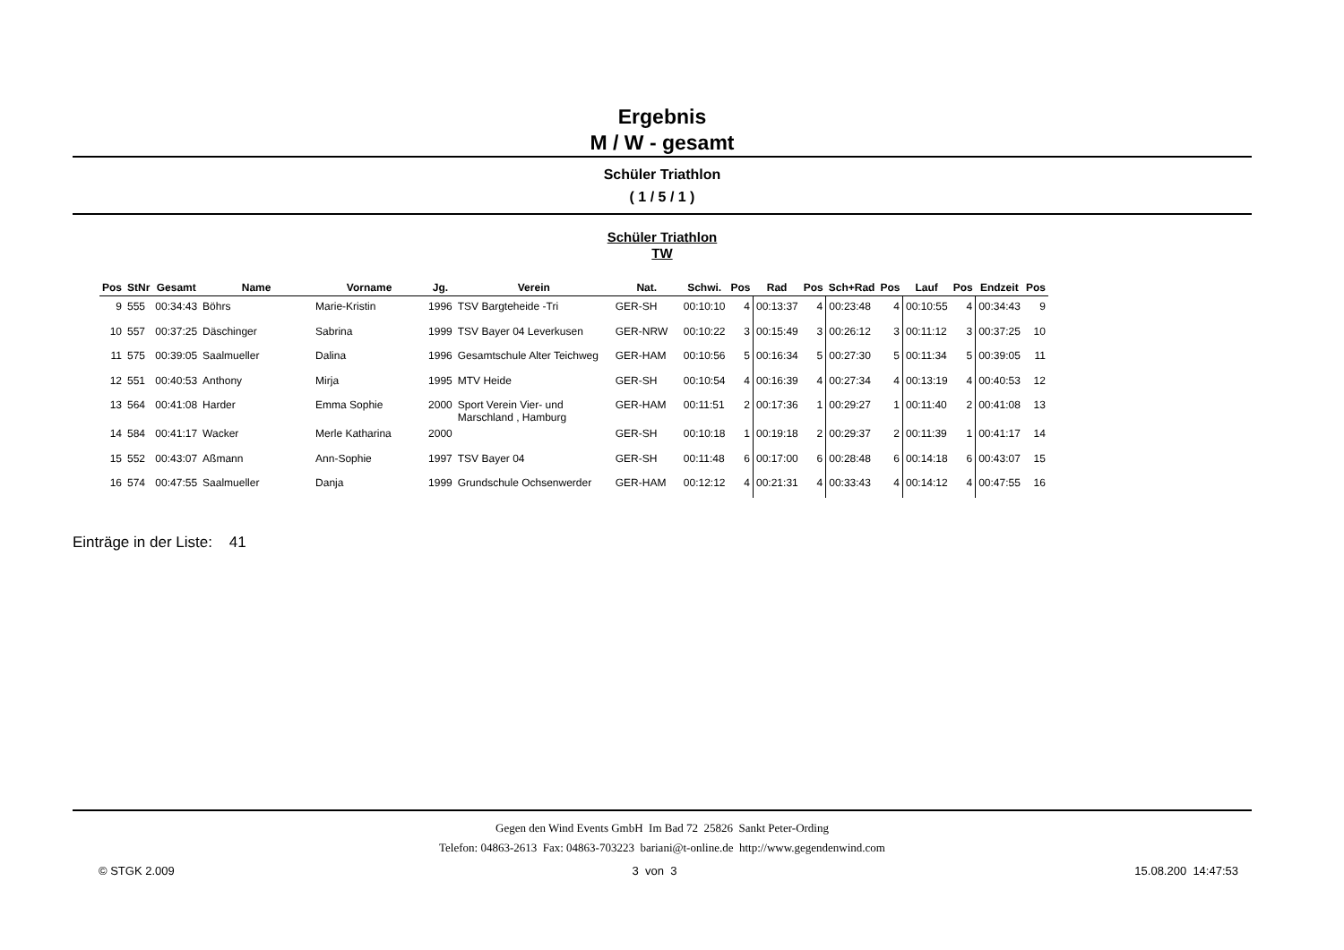Ergebnis
M / W - gesamt
Schüler Triathlon
( 1 / 5 / 1 )
Schüler Triathlon
TW
| Pos | StNr | Gesamt | Name | Vorname | Jg. | Verein | Nat. | Schwi. | Pos | Rad | Pos | Sch+Rad | Pos | Lauf | Pos | Endzeit | Pos |
| --- | --- | --- | --- | --- | --- | --- | --- | --- | --- | --- | --- | --- | --- | --- | --- | --- | --- |
| 9 | 555 | 00:34:43 | Böhrs | Marie-Kristin | 1996 | TSV Bargteheide -Tri | GER-SH | 00:10:10 | 4 | 00:13:37 | 4 | 00:23:48 | 4 | 00:10:55 | 4 | 00:34:43 | 9 |
| 10 | 557 | 00:37:25 | Däschinger | Sabrina | 1999 | TSV Bayer 04 Leverkusen | GER-NRW | 00:10:22 | 3 | 00:15:49 | 3 | 00:26:12 | 3 | 00:11:12 | 3 | 00:37:25 | 10 |
| 11 | 575 | 00:39:05 | Saalmueller | Dalina | 1996 | Gesamtschule Alter Teichweg | GER-HAM | 00:10:56 | 5 | 00:16:34 | 5 | 00:27:30 | 5 | 00:11:34 | 5 | 00:39:05 | 11 |
| 12 | 551 | 00:40:53 | Anthony | Mirja | 1995 | MTV Heide | GER-SH | 00:10:54 | 4 | 00:16:39 | 4 | 00:27:34 | 4 | 00:13:19 | 4 | 00:40:53 | 12 |
| 13 | 564 | 00:41:08 | Harder | Emma Sophie | 2000 | Sport Verein Vier- und Marschland , Hamburg | GER-HAM | 00:11:51 | 2 | 00:17:36 | 1 | 00:29:27 | 1 | 00:11:40 | 2 | 00:41:08 | 13 |
| 14 | 584 | 00:41:17 | Wacker | Merle Katharina | 2000 | | GER-SH | 00:10:18 | 1 | 00:19:18 | 2 | 00:29:37 | 2 | 00:11:39 | 1 | 00:41:17 | 14 |
| 15 | 552 | 00:43:07 | Aßmann | Ann-Sophie | 1997 | TSV Bayer 04 | GER-SH | 00:11:48 | 6 | 00:17:00 | 6 | 00:28:48 | 6 | 00:14:18 | 6 | 00:43:07 | 15 |
| 16 | 574 | 00:47:55 | Saalmueller | Danja | 1999 | Grundschule Ochsenwerder | GER-HAM | 00:12:12 | 4 | 00:21:31 | 4 | 00:33:43 | 4 | 00:14:12 | 4 | 00:47:55 | 16 |
Einträge in der Liste: 41
Gegen den Wind Events GmbH Im Bad 72 25826 Sankt Peter-Ording
Telefon: 04863-2613 Fax: 04863-703223 bariani@t-online.de http://www.gegendenwind.com
© STGK 2.009 3 von 3 15.08.200 14:47:53